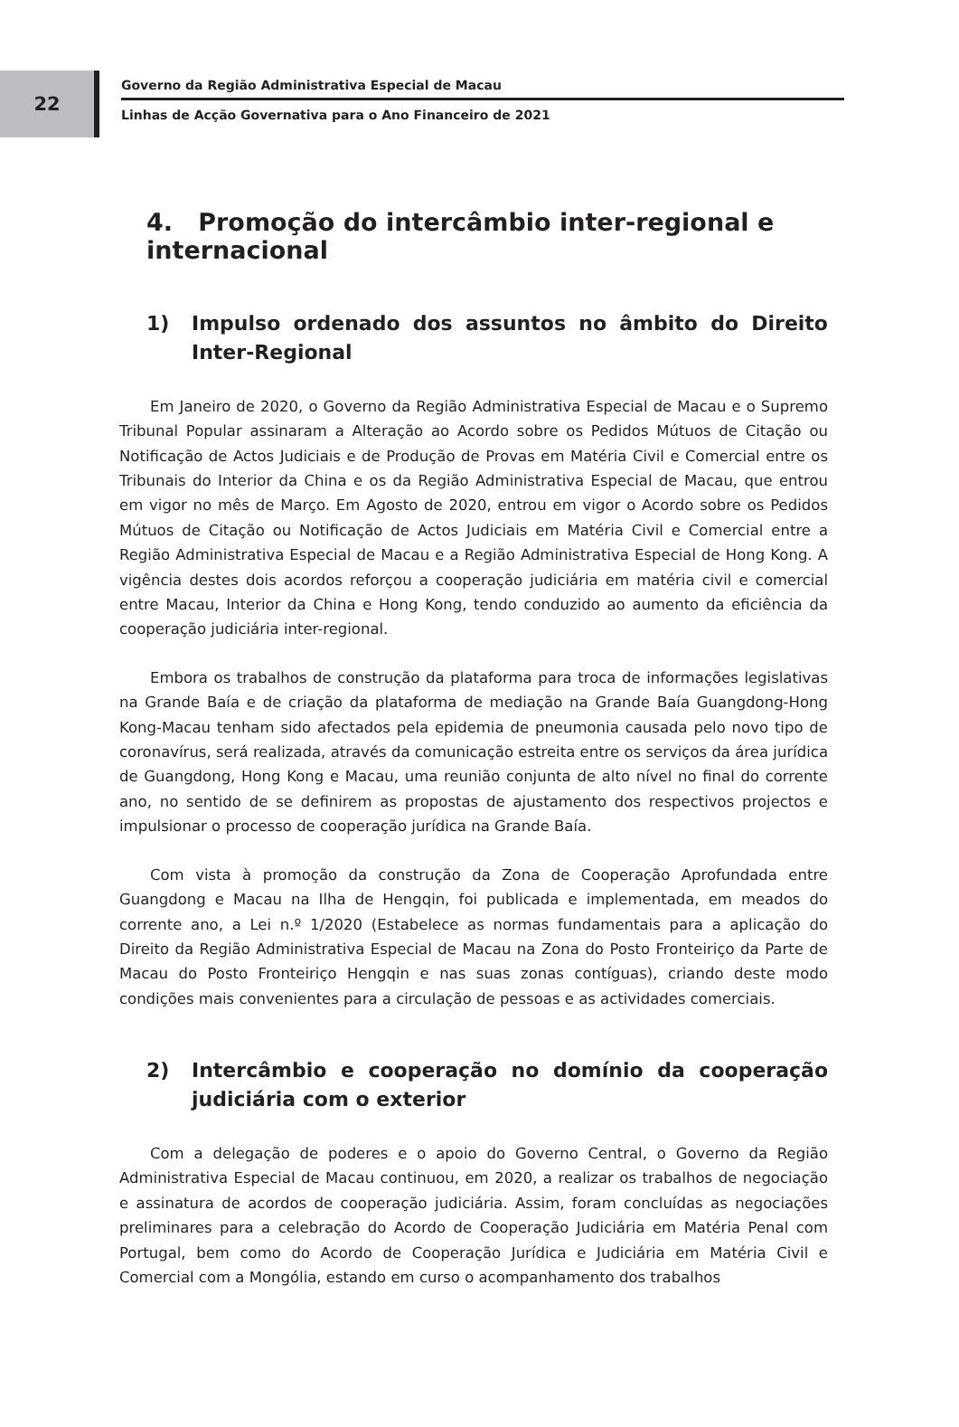22
Governo da Região Administrativa Especial de Macau
Linhas de Acção Governativa para o Ano Financeiro de 2021
4. Promoção do intercâmbio inter-regional e internacional
1) Impulso ordenado dos assuntos no âmbito do Direito Inter-Regional
Em Janeiro de 2020, o Governo da Região Administrativa Especial de Macau e o Supremo Tribunal Popular assinaram a Alteração ao Acordo sobre os Pedidos Mútuos de Citação ou Notificação de Actos Judiciais e de Produção de Provas em Matéria Civil e Comercial entre os Tribunais do Interior da China e os da Região Administrativa Especial de Macau, que entrou em vigor no mês de Março. Em Agosto de 2020, entrou em vigor o Acordo sobre os Pedidos Mútuos de Citação ou Notificação de Actos Judiciais em Matéria Civil e Comercial entre a Região Administrativa Especial de Macau e a Região Administrativa Especial de Hong Kong. A vigência destes dois acordos reforçou a cooperação judiciária em matéria civil e comercial entre Macau, Interior da China e Hong Kong, tendo conduzido ao aumento da eficiência da cooperação judiciária inter-regional.
Embora os trabalhos de construção da plataforma para troca de informações legislativas na Grande Baía e de criação da plataforma de mediação na Grande Baía Guangdong-Hong Kong-Macau tenham sido afectados pela epidemia de pneumonia causada pelo novo tipo de coronavírus, será realizada, através da comunicação estreita entre os serviços da área jurídica de Guangdong, Hong Kong e Macau, uma reunião conjunta de alto nível no final do corrente ano, no sentido de se definirem as propostas de ajustamento dos respectivos projectos e impulsionar o processo de cooperação jurídica na Grande Baía.
Com vista à promoção da construção da Zona de Cooperação Aprofundada entre Guangdong e Macau na Ilha de Hengqin, foi publicada e implementada, em meados do corrente ano, a Lei n.º 1/2020 (Estabelece as normas fundamentais para a aplicação do Direito da Região Administrativa Especial de Macau na Zona do Posto Fronteiriço da Parte de Macau do Posto Fronteiriço Hengqin e nas suas zonas contíguas), criando deste modo condições mais convenientes para a circulação de pessoas e as actividades comerciais.
2) Intercâmbio e cooperação no domínio da cooperação judiciária com o exterior
Com a delegação de poderes e o apoio do Governo Central, o Governo da Região Administrativa Especial de Macau continuou, em 2020, a realizar os trabalhos de negociação e assinatura de acordos de cooperação judiciária. Assim, foram concluídas as negociações preliminares para a celebração do Acordo de Cooperação Judiciária em Matéria Penal com Portugal, bem como do Acordo de Cooperação Jurídica e Judiciária em Matéria Civil e Comercial com a Mongólia, estando em curso o acompanhamento dos trabalhos